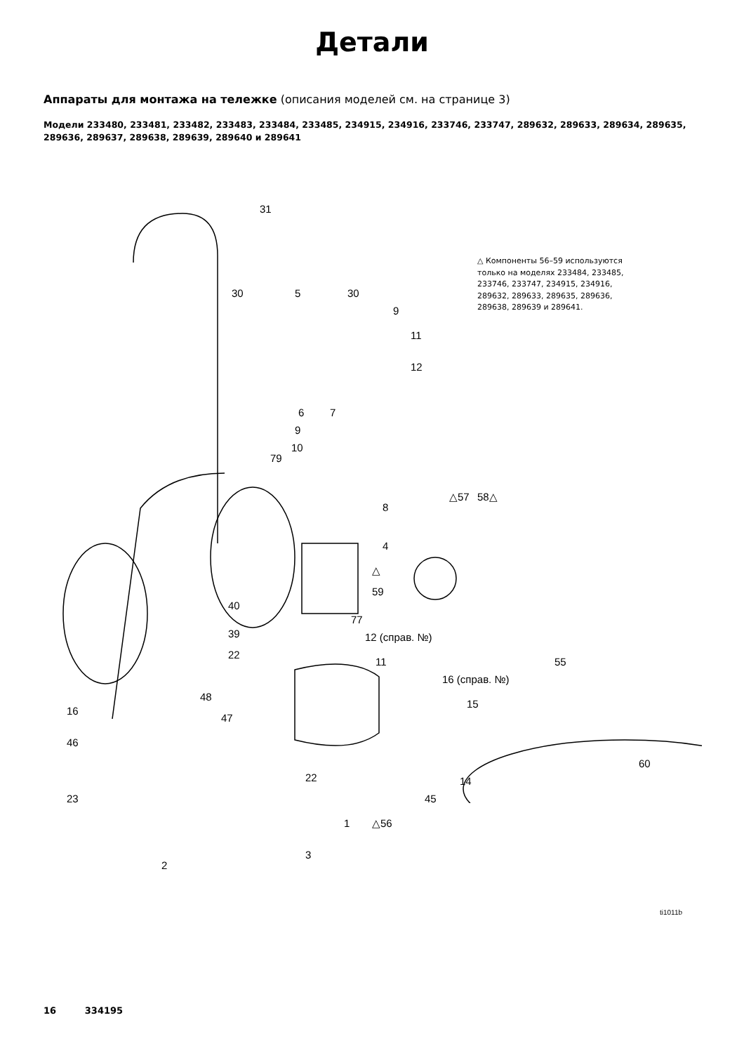Детали
Аппараты для монтажа на тележке (описания моделей см. на странице 3)
Модели 233480, 233481, 233482, 233483, 233484, 233485, 234915, 234916, 233746, 233747, 289632, 289633, 289634, 289635, 289636, 289637, 289638, 289639, 289640 и 289641
△ Компоненты 56–59 используются только на моделях 233484, 233485, 233746, 233747, 234915, 234916, 289632, 289633, 289635, 289636, 289638, 289639 и 289641.
31
30 5 30
9
11
12
6 7
9
10
79
△57 58△
8
4
△
59
40
39
77
12 (справ. №)
22
11
16 (справ. №)
55
15
16
48
47
46
60
22 14
23 45
1 △56
3
2
ti1011b
16 334195